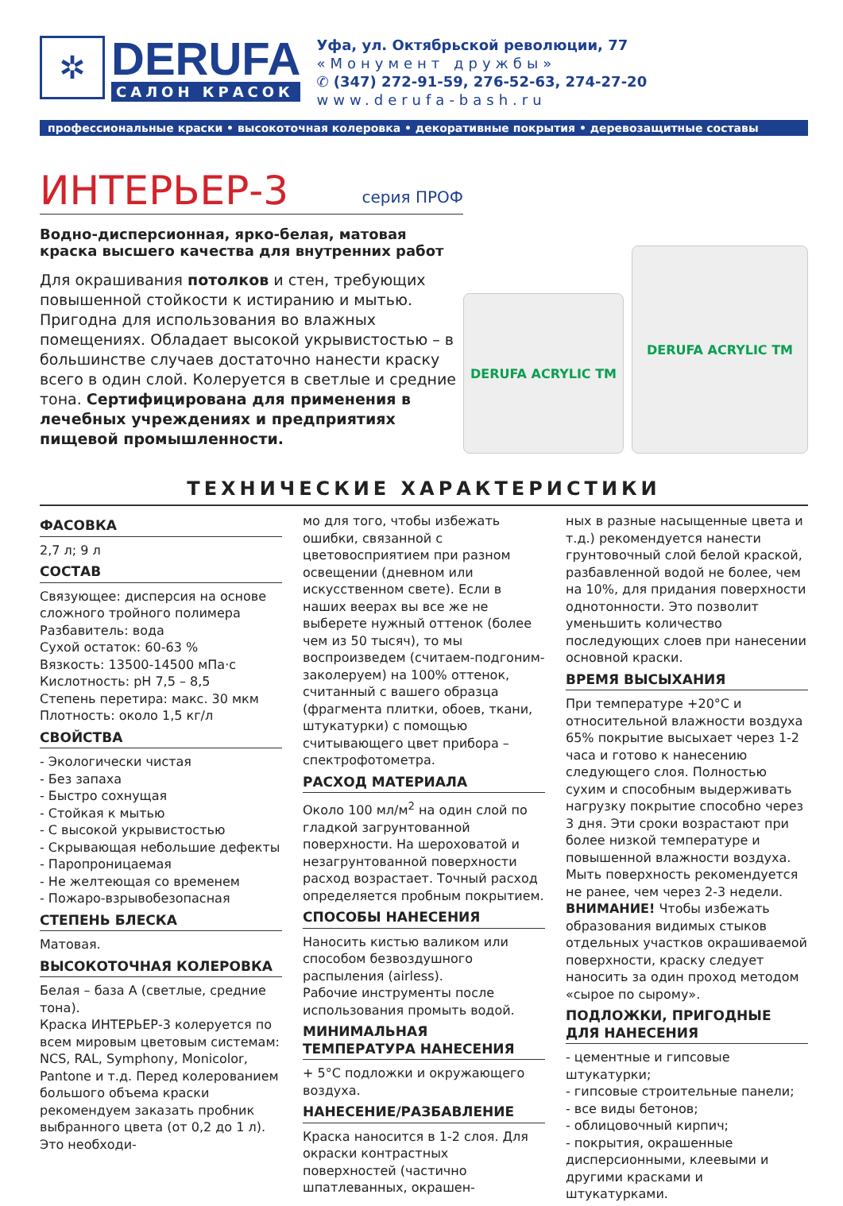✲
DERUFA
САЛОН КРАСОК
Уфа, ул. Октябрьской революции, 77
«Монумент дружбы»
✆ (347) 272-91-59, 276-52-63, 274-27-20
www.derufa-bash.ru
профессиональные краски • высокоточная колеровка • декоративные покрытия • деревозащитные составы
ИНТЕРЬЕР-3
серия ПРОФ
Водно-дисперсионная, ярко-белая, матовая краска высшего качества для внутренних работ
Для окрашивания потолков и стен, требующих повышенной стойкости к истиранию и мытью. Пригодна для использования во влажных помещениях. Обладает высокой укрывистостью – в большинстве случаев достаточно нанести краску всего в один слой. Колеруется в светлые и средние тона. Сертифицирована для применения в лечебных учреждениях и предприятиях пищевой промышленности.
DERUFA ACRYLIC TM
DERUFA ACRYLIC TM
ТЕХНИЧЕСКИЕ ХАРАКТЕРИСТИКИ
ФАСОВКА
2,7 л; 9 л
СОСТАВ
Связующее: дисперсия на основе сложного тройного полимера
Разбавитель: вода
Сухой остаток: 60-63 %
Вязкость: 13500-14500 мПа·с
Кислотность: pH 7,5 – 8,5
Степень перетира: макс. 30 мкм
Плотность: около 1,5 кг/л
СВОЙСТВА
- Экологически чистая
- Без запаха
- Быстро сохнущая
- Стойкая к мытью
- С высокой укрывистостью
- Скрывающая небольшие дефекты
- Паропроницаемая
- Не желтеющая со временем
- Пожаро-взрывобезопасная
СТЕПЕНЬ БЛЕСКА
Матовая.
ВЫСОКОТОЧНАЯ КОЛЕРОВКА
Белая – база А (светлые, средние тона).
Краска ИНТЕРЬЕР-3 колеруется по всем мировым цветовым системам: NCS, RAL, Symphony, Monicolor, Pantone и т.д. Перед колерованием большого объема краски рекомендуем заказать пробник выбранного цвета (от 0,2 до 1 л). Это необходи-
мо для того, чтобы избежать ошибки, связанной с цветовосприятием при разном освещении (дневном или искусственном свете). Если в наших веерах вы все же не выберете нужный оттенок (более чем из 50 тысяч), то мы воспроизведем (считаем-подгоним-заколеруем) на 100% оттенок, считанный с вашего образца (фрагмента плитки, обоев, ткани, штукатурки) с помощью считывающего цвет прибора – спектрофотометра.
РАСХОД МАТЕРИАЛА
Около 100 мл/м<sup>2</sup> на один слой по гладкой загрунтованной поверхности. На шероховатой и незагрунтованной поверхности расход возрастает. Точный расход определяется пробным покрытием.
СПОСОБЫ НАНЕСЕНИЯ
Наносить кистью валиком или способом безвоздушного распыления (airless).
Рабочие инструменты после использования промыть водой.
МИНИМАЛЬНАЯ ТЕМПЕРАТУРА НАНЕСЕНИЯ
+ 5°С подложки и окружающего воздуха.
НАНЕСЕНИЕ/РАЗБАВЛЕНИЕ
Краска наносится в 1-2 слоя. Для окраски контрастных поверхностей (частично шпатлеванных, окрашен-
ных в разные насыщенные цвета и т.д.) рекомендуется нанести грунтовочный слой белой краской, разбавленной водой не более, чем на 10%, для придания поверхности однотонности. Это позволит уменьшить количество последующих слоев при нанесении основной краски.
ВРЕМЯ ВЫСЫХАНИЯ
При температуре +20°С и относительной влажности воздуха 65% покрытие высыхает через 1-2 часа и готово к нанесению следующего слоя. Полностью сухим и способным выдерживать нагрузку покрытие способно через 3 дня. Эти сроки возрастают при более низкой температуре и повышенной влажности воздуха. Мыть поверхность рекомендуется не ранее, чем через 2-3 недели. ВНИМАНИЕ! Чтобы избежать образования видимых стыков отдельных участков окрашиваемой поверхности, краску следует наносить за один проход методом «сырое по сырому».
ПОДЛОЖКИ, ПРИГОДНЫЕ ДЛЯ НАНЕСЕНИЯ
- цементные и гипсовые штукатурки;
- гипсовые строительные панели;
- все виды бетонов;
- облицовочный кирпич;
- покрытия, окрашенные дисперсионными, клеевыми и другими красками и штукатурками.